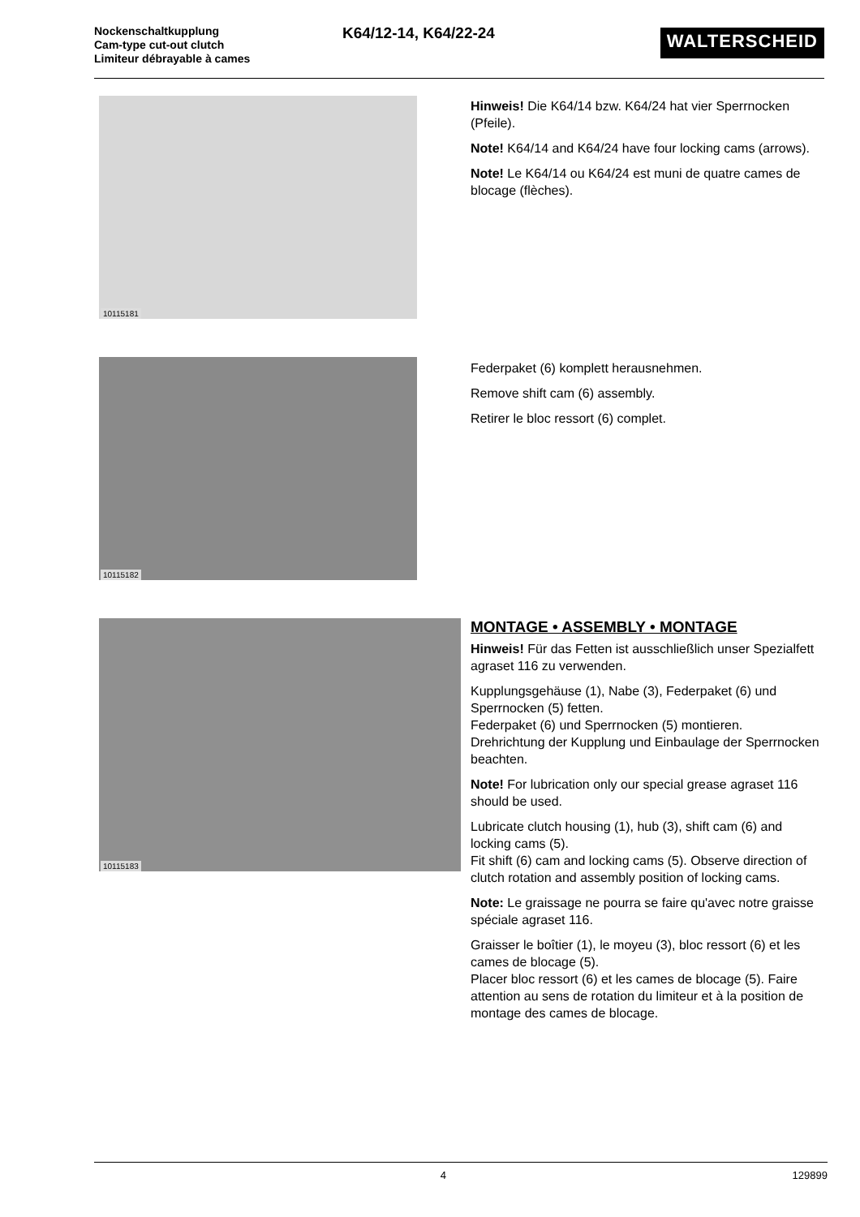Nockenschaltkupplung
Cam-type cut-out clutch
Limiteur débrayable à cames
K64/12-14, K64/22-24
WALTERSCHEID
10115181
Hinweis! Die K64/14 bzw. K64/24 hat vier Sperrnocken (Pfeile).
Note! K64/14 and K64/24 have four locking cams (arrows).
Note! Le K64/14 ou K64/24 est muni de quatre cames de blocage (flèches).
10115182
Federpaket (6) komplett herausnehmen.
Remove shift cam (6) assembly.
Retirer le bloc ressort (6) complet.
10115183
MONTAGE • ASSEMBLY • MONTAGE
Hinweis! Für das Fetten ist ausschließlich unser Spezialfett agraset 116 zu verwenden.
Kupplungsgehäuse (1), Nabe (3), Federpaket (6) und Sperrnocken (5) fetten.
Federpaket (6) und Sperrnocken (5) montieren. Drehrichtung der Kupplung und Einbaulage der Sperrnocken beachten.
Note! For lubrication only our special grease agraset 116 should be used.
Lubricate clutch housing (1), hub (3), shift cam (6) and locking cams (5).
Fit shift (6) cam and locking cams (5). Observe direction of clutch rotation and assembly position of locking cams.
Note: Le graissage ne pourra se faire qu'avec notre graisse spéciale agraset 116.
Graisser le boîtier (1), le moyeu (3), bloc ressort (6) et les cames de blocage (5).
Placer bloc ressort (6) et les cames de blocage (5). Faire attention au sens de rotation du limiteur et à la position de montage des cames de blocage.
4 129899